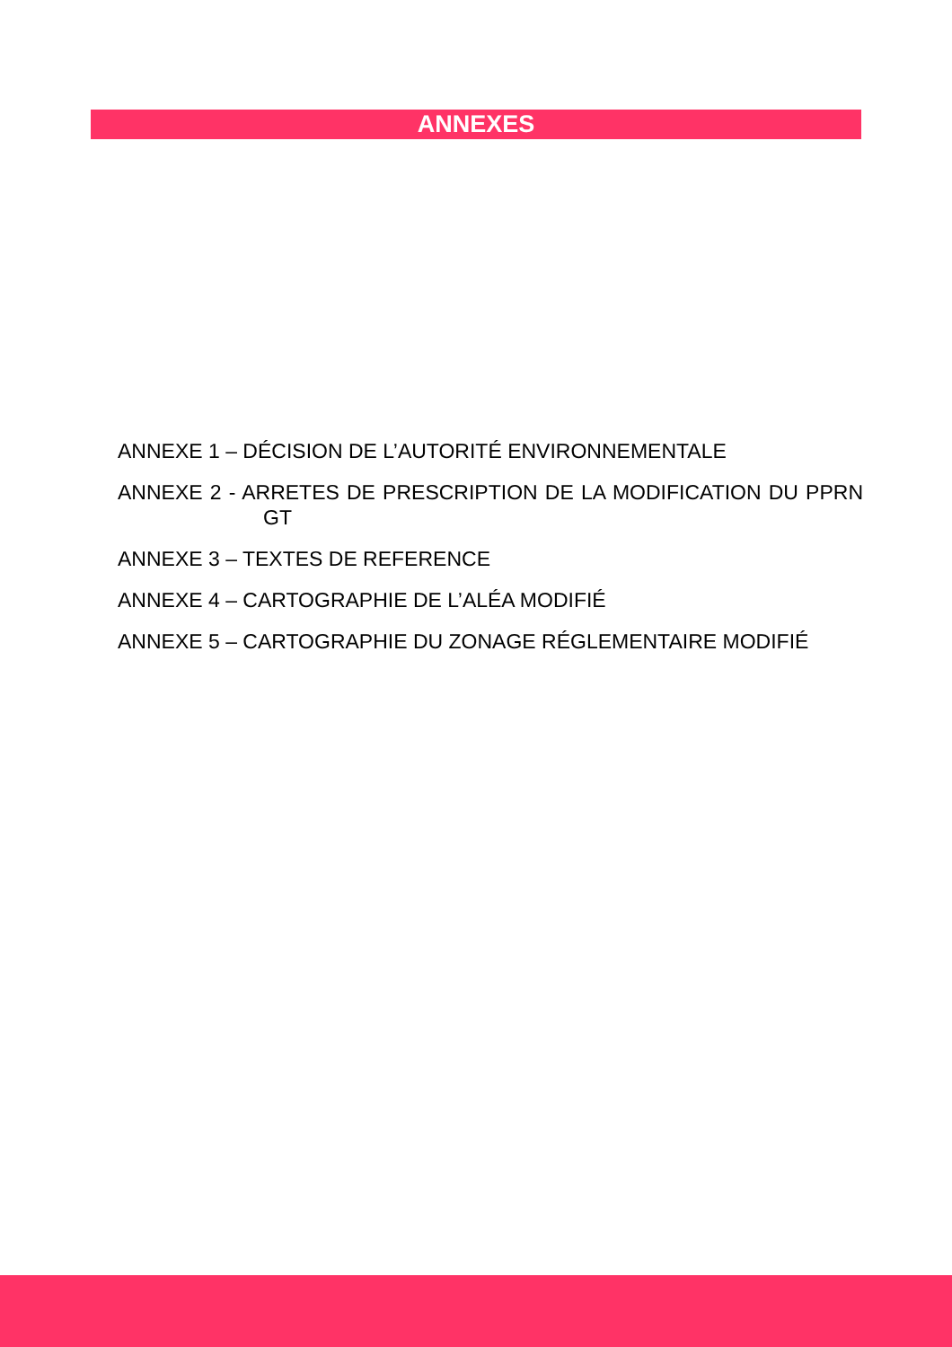ANNEXES
ANNEXE 1 – DÉCISION DE L’AUTORITÉ ENVIRONNEMENTALE
ANNEXE 2 - ARRETES DE PRESCRIPTION DE LA MODIFICATION DU PPRN GT
ANNEXE 3 – TEXTES DE REFERENCE
ANNEXE 4 – CARTOGRAPHIE DE L’ALÉA MODIFIÉ
ANNEXE 5 – CARTOGRAPHIE DU ZONAGE RÉGLEMENTAIRE MODIFIÉ